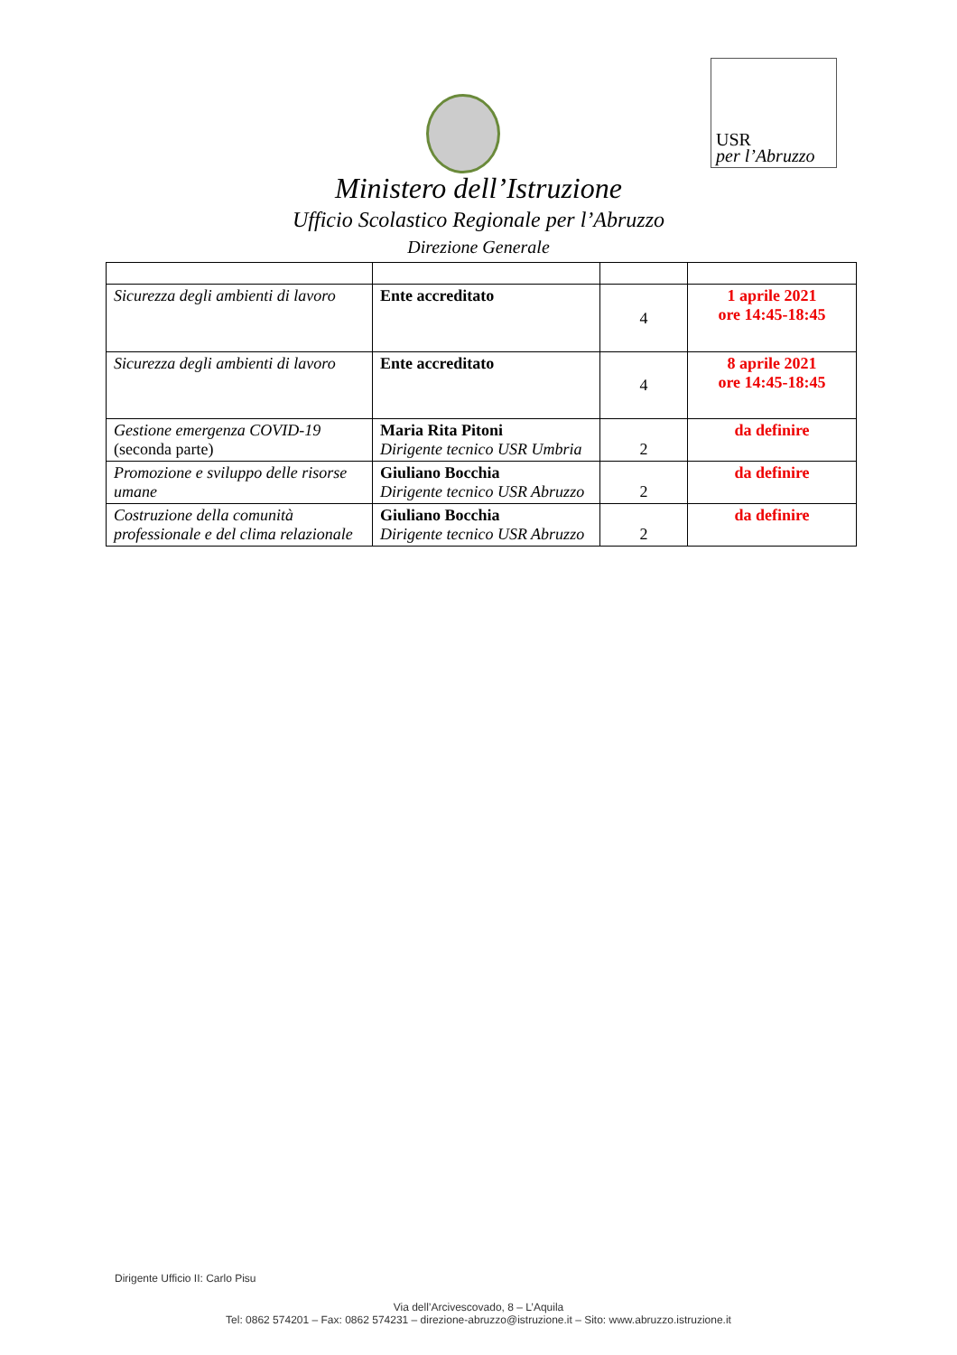USR
per l’Abruzzo
Ministero dell’Istruzione
Ufficio Scolastico Regionale per l’Abruzzo
Direzione Generale
| Sicurezza degli ambienti di lavoro | Ente accreditato | 4 | 1 aprile 2021 ore 14:45-18:45 |
| Sicurezza degli ambienti di lavoro | Ente accreditato | 4 | 8 aprile 2021 ore 14:45-18:45 |
| Gestione emergenza COVID-19 (seconda parte) | Maria Rita Pitoni Dirigente tecnico USR Umbria | 2 | da definire |
| Promozione e sviluppo delle risorse umane | Giuliano Bocchia Dirigente tecnico USR Abruzzo | 2 | da definire |
| Costruzione della comunità professionale e del clima relazionale | Giuliano Bocchia Dirigente tecnico USR Abruzzo | 2 | da definire |
Dirigente Ufficio II: Carlo Pisu
Via dell’Arcivescovado, 8 – L’Aquila
Tel: 0862 574201 – Fax: 0862 574231 – direzione-abruzzo@istruzione.it – Sito: www.abruzzo.istruzione.it